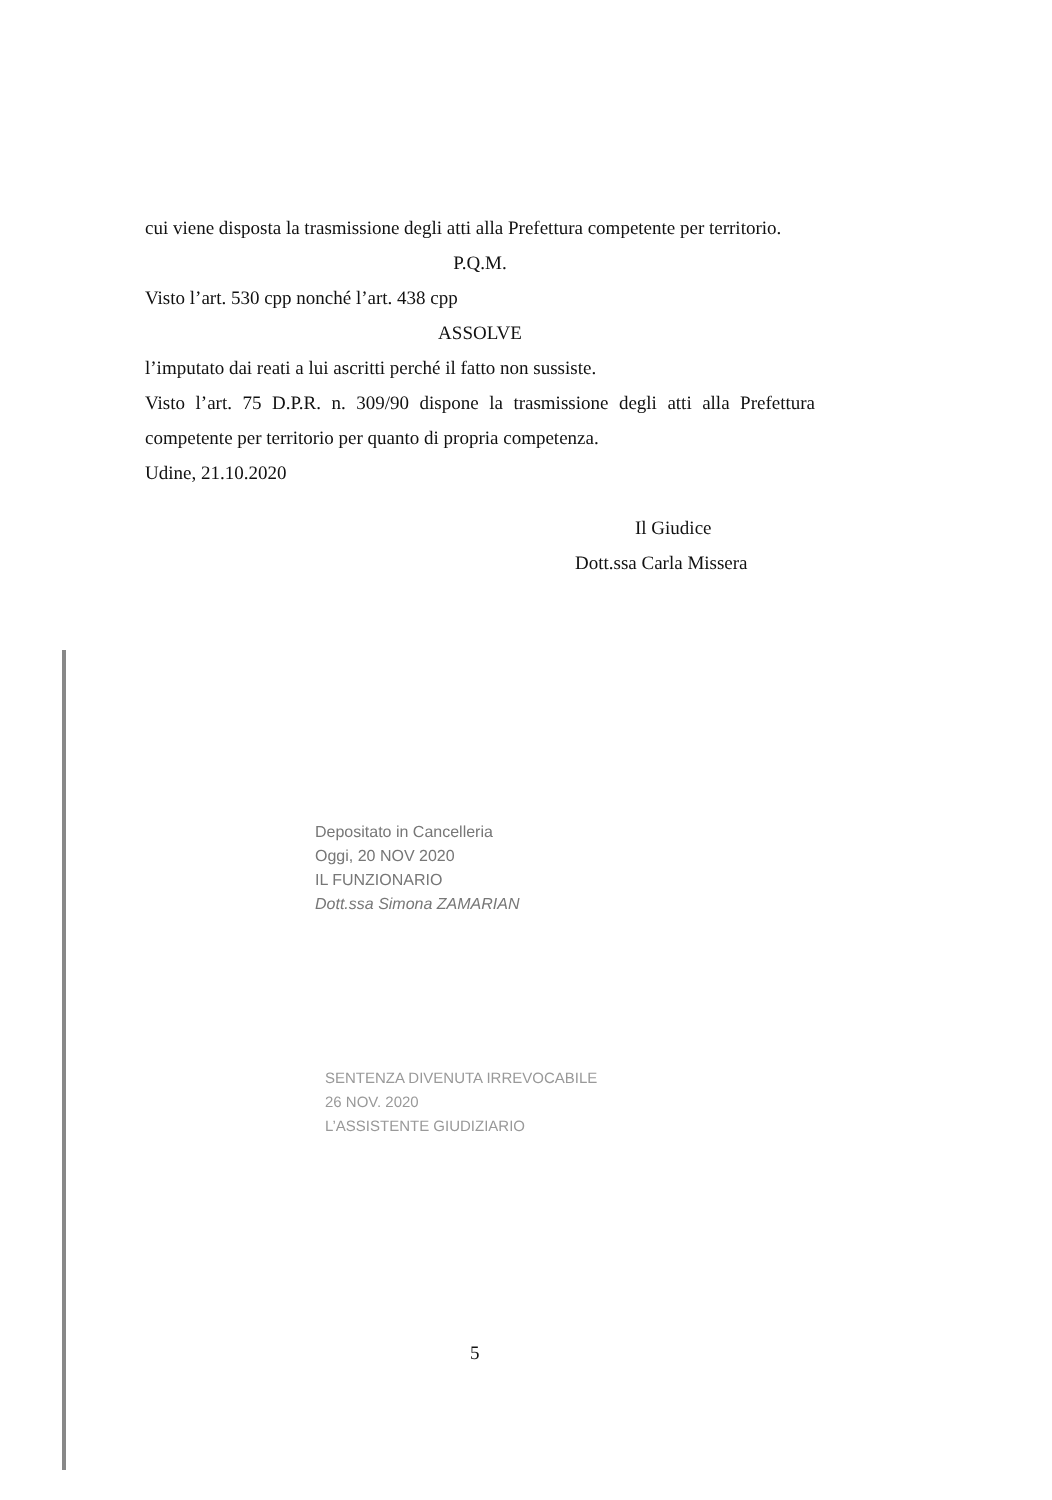cui viene disposta la trasmissione degli atti alla Prefettura competente per territorio.
P.Q.M.
Visto l’art. 530 cpp nonché l’art. 438 cpp
ASSOLVE
l’imputato dai reati a lui ascritti perché il fatto non sussiste.
Visto l’art. 75 D.P.R. n. 309/90 dispone la trasmissione degli atti alla Prefettura competente per territorio per quanto di propria competenza.
Udine, 21.10.2020
Il Giudice
Dott.ssa Carla Missera
Depositato in Cancelleria
Oggi, 20 NOV 2020
IL FUNZIONARIO
Dott.ssa Simona ZAMARIAN
SENTENZA DIVENUTA IRREVOCABILE
26 NOV. 2020
L’ASSISTENTE GIUDIZIARIO
5